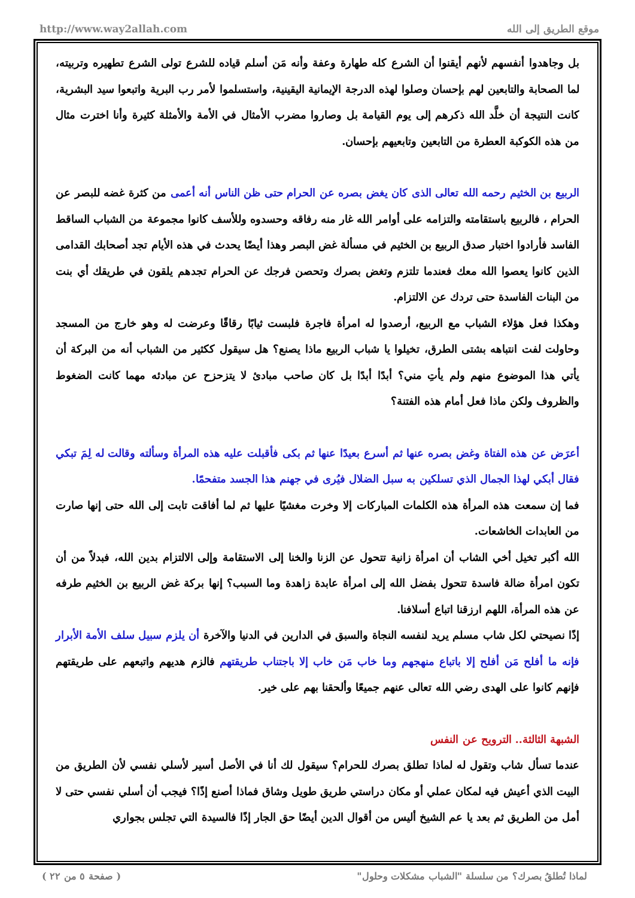http://www.way2allah.com موقع الطريق إلى الله
بل وجاهدوا أنفسهم لأنهم أيقنوا أن الشرع كله طهارة وعفة وأنه مَن أسلم قياده للشرع تولى الشرع تطهيره وتربيته، لما الصحابة والتابعين لهم بإحسان وصلوا لهذه الدرجة الإيمانية اليقينية، واستسلموا لأمر رب البرية واتبعوا سيد البشرية، كانت النتيجة أن خلَّد الله ذكرهم إلى يوم القيامة بل وصاروا مضرب الأمثال في الأمة والأمثلة كثيرة وأنا اخترت مثال من هذه الكوكبة العطرة من التابعين وتابعيهم بإحسان.
الربيع بن الخثيم رحمه الله تعالى الذى كان يغض بصره عن الحرام حتى ظن الناس أنه أعمى من كثرة غضه للبصر عن الحرام ، فالربيع باستقامته والتزامه على أوامر الله غار منه رفاقه وحسدوه وللأسف كانوا مجموعة من الشباب الساقط الفاسد فأرادوا اختبار صدق الربيع بن الخثيم في مسألة غض البصر وهذا أيضًا يحدث في هذه الأيام تجد أصحابك القدامى الذين كانوا يعصوا الله معك فعندما تلتزم وتغض بصرك وتحصن فرجك عن الحرام تجدهم يلقون في طريقك أي بنت من البنات الفاسدة حتى تردك عن الالتزام.
وهكذا فعل هؤلاء الشباب مع الربيع، أرصدوا له امرأة فاجرة فلبست ثيابًا رقاقًا وعرضت له وهو خارج من المسجد وحاولت لفت انتباهه بشتى الطرق، تخيلوا يا شباب الربيع ماذا يصنع؟ هل سيقول ككثير من الشباب أنه من البركة أن يأتي هذا الموضوع منهم ولم يأتِ مني؟ أبدًا أبدًا بل كان صاحب مبادئ لا يتزحزح عن مبادئه مهما كانت الضغوط والظروف ولكن ماذا فعل أمام هذه الفتنة؟
أعرَض عن هذه الفتاة وغض بصره عنها ثم أسرع بعيدًا عنها ثم بكى فأقبلت عليه هذه المرأة وسألته وقالت له لِمَ تبكي فقال أبكي لهذا الجمال الذي تسلكين به سبل الضلال فيُرى في جهنم هذا الجسد متفحمًا.
فما إن سمعت هذه المرأة هذه الكلمات المباركات إلا وخرت مغشيًا عليها ثم لما أفاقت تابت إلى الله حتى إنها صارت من العابدات الخاشعات.
الله أكبر تخيل أخي الشاب أن امرأة زانية تتحول عن الزنا والخنا إلى الاستقامة وإلى الالتزام بدين الله، فبدلاً من أن تكون امرأة ضالة فاسدة تتحول بفضل الله إلى امرأة عابدة زاهدة وما السبب؟ إنها بركة غض الربيع بن الخثيم طرفه عن هذه المرأة، اللهم ارزقنا اتباع أسلافنا.
إذًا نصيحتي لكل شاب مسلم يريد لنفسه النجاة والسبق في الدارين في الدنيا والآخرة أن يلزم سبيل سلف الأمة الأبرار فإنه ما أفلح مَن أفلح إلا باتباع منهجهم وما خاب مَن خاب إلا باجتناب طريقتهم فالزم هديهم واتبعهم على طريقتهم فإنهم كانوا على الهدى رضي الله تعالى عنهم جميعًا وألحقنا بهم على خير.
الشبهة الثالثة.. الترويح عن النفس
عندما تسأل شاب وتقول له لماذا تطلق بصرك للحرام؟ سيقول لك أنا في الأصل أسير لأسلي نفسي لأن الطريق من البيت الذي أعيش فيه لمكان عملي أو مكان دراستي طريق طويل وشاق فماذا أصنع إذًا؟ فيجب أن أسلي نفسي حتى لا أمل من الطريق ثم بعد يا عم الشيخ أليس من أقوال الدين أيضًا حق الجار إذًا فالسيدة التي تجلس بجواري
( صفحة ٥ من ٢٢ ) لماذا تُطلقُ بصرك؟ من سلسلة "الشباب مشكلات وحلول"